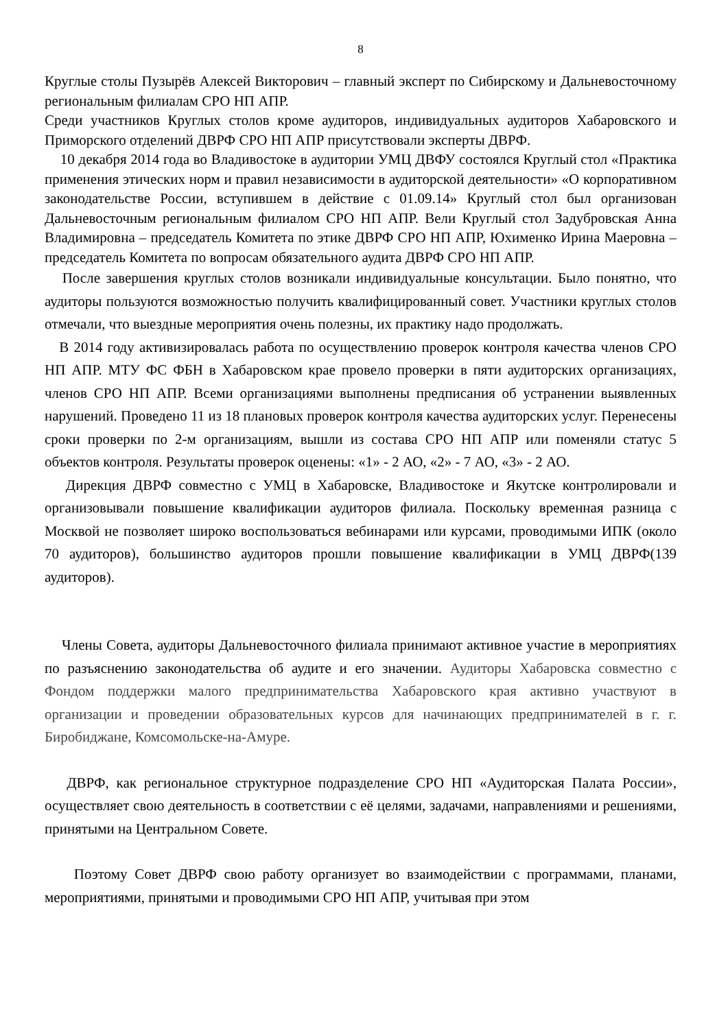8
Круглые столы Пузырёв Алексей Викторович – главный эксперт по Сибирскому и Дальневосточному региональным филиалам СРО НП АПР.
Среди участников Круглых столов кроме аудиторов, индивидуальных аудиторов Хабаровского и Приморского отделений ДВРФ СРО НП АПР присутствовали эксперты ДВРФ.
10 декабря 2014 года во Владивостоке в аудитории УМЦ ДВФУ состоялся Круглый стол «Практика применения этических норм и правил независимости в аудиторской деятельности» «О корпоративном законодательстве России, вступившем в действие с 01.09.14» Круглый стол был организован Дальневосточным региональным филиалом СРО НП АПР. Вели Круглый стол Задубровская Анна Владимировна – председатель Комитета по этике ДВРФ СРО НП АПР, Юхименко Ирина Маеровна – председатель Комитета по вопросам обязательного аудита ДВРФ СРО НП АПР.
После завершения круглых столов возникали индивидуальные консультации. Было понятно, что аудиторы пользуются возможностью получить квалифицированный совет. Участники круглых столов отмечали, что выездные мероприятия очень полезны, их практику надо продолжать.
В 2014 году активизировалась работа по осуществлению проверок контроля качества членов СРО НП АПР. МТУ ФС ФБН в Хабаровском крае провело проверки в пяти аудиторских организациях, членов СРО НП АПР. Всеми организациями выполнены предписания об устранении выявленных нарушений. Проведено 11 из 18 плановых проверок контроля качества аудиторских услуг. Перенесены сроки проверки по 2-м организациям, вышли из состава СРО НП АПР или поменяли статус 5 объектов контроля. Результаты проверок оценены: «1» - 2 АО, «2» - 7 АО, «3» - 2 АО.
Дирекция ДВРФ совместно с УМЦ в Хабаровске, Владивостоке и Якутске контролировали и организовывали повышение квалификации аудиторов филиала. Поскольку временная разница с Москвой не позволяет широко воспользоваться вебинарами или курсами, проводимыми ИПК (около 70 аудиторов), большинство аудиторов прошли повышение квалификации в УМЦ ДВРФ(139 аудиторов).
Члены Совета, аудиторы Дальневосточного филиала принимают активное участие в мероприятиях по разъяснению законодательства об аудите и его значении. Аудиторы Хабаровска совместно с Фондом поддержки малого предпринимательства Хабаровского края активно участвуют в организации и проведении образовательных курсов для начинающих предпринимателей в г. г. Биробиджане, Комсомольске-на-Амуре.
ДВРФ, как региональное структурное подразделение СРО НП «Аудиторская Палата России», осуществляет свою деятельность в соответствии с её целями, задачами, направлениями и решениями, принятыми на Центральном Совете.
Поэтому Совет ДВРФ свою работу организует во взаимодействии с программами, планами, мероприятиями, принятыми и проводимыми СРО НП АПР, учитывая при этом